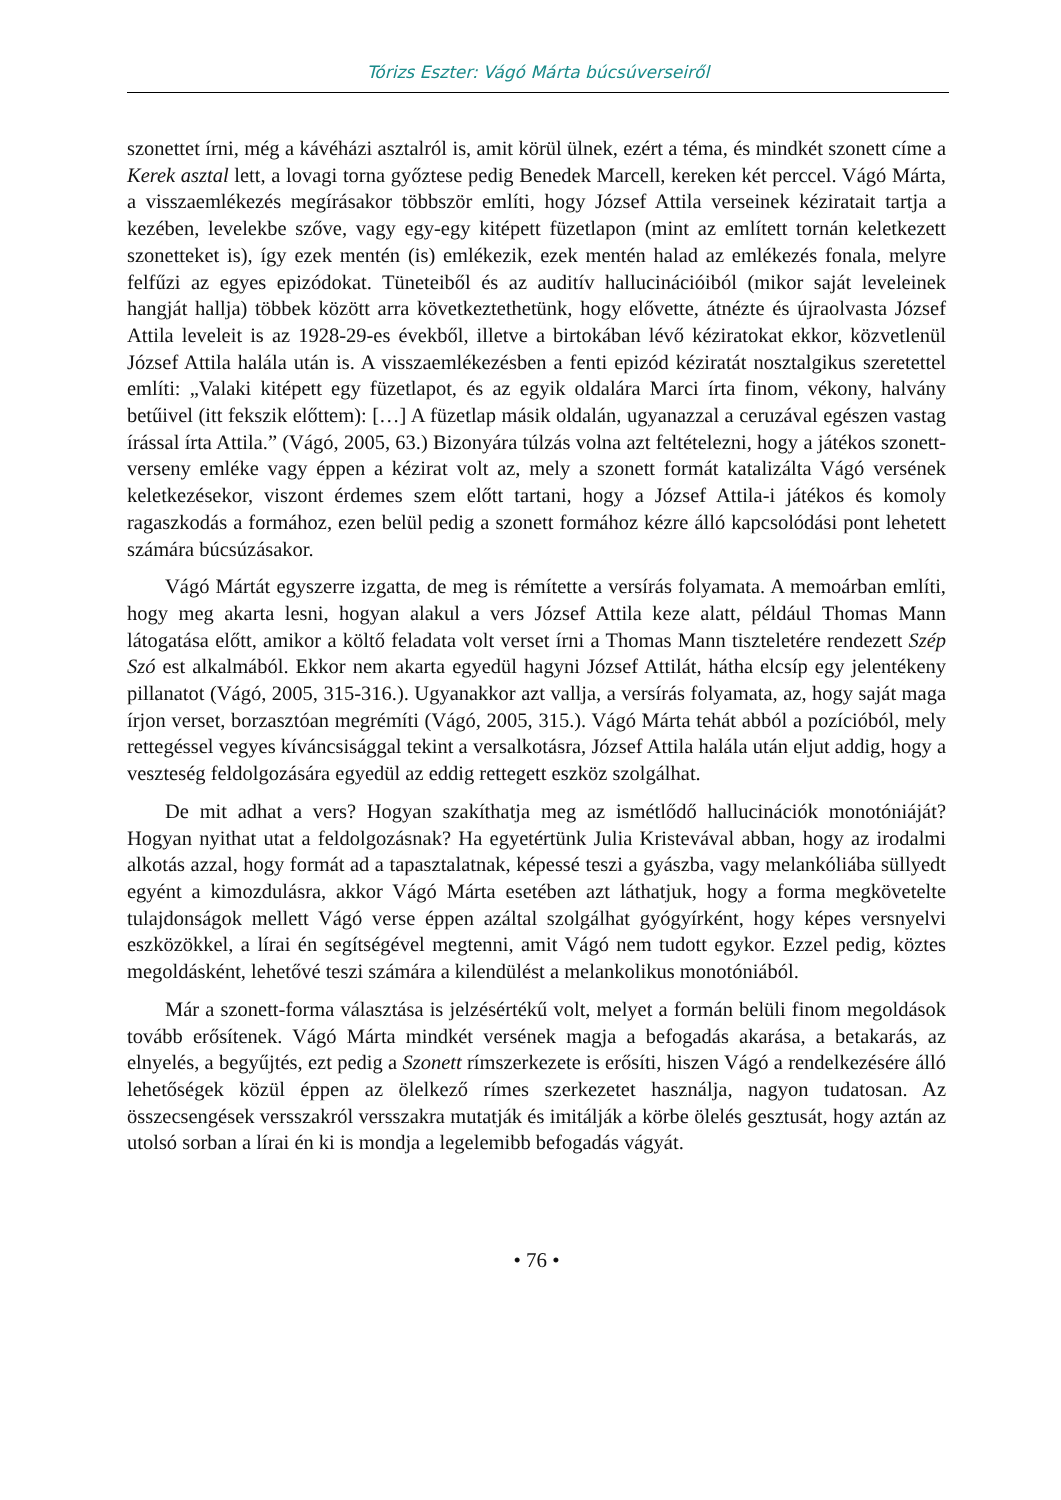Tórizs Eszter: Vágó Márta búcsúverseiről
szonettet írni, még a kávéházi asztalról is, amit körül ülnek, ezért a téma, és mindkét szonett címe a Kerek asztal lett, a lovagi torna győztese pedig Benedek Marcell, kereken két perccel. Vágó Márta, a visszaemlékezés megírásakor többször említi, hogy József Attila verseinek kéziratait tartja a kezében, levelekbe szőve, vagy egy-egy kitépett füzetlapon (mint az említett tornán keletkezett szonetteket is), így ezek mentén (is) emlékezik, ezek mentén halad az emlékezés fonala, melyre felfűzi az egyes epizódokat. Tüneteiből és az auditív hallucinációiból (mikor saját leveleinek hangját hallja) többek között arra következtethetünk, hogy elővette, átnézte és újraolvasta József Attila leveleit is az 1928-29-es évekből, illetve a birtokában lévő kéziratokat ekkor, közvetlenül József Attila halála után is. A visszaemlékezésben a fenti epizód kéziratát nosztalgikus szeretettel említi: „Valaki kitépett egy füzetlapot, és az egyik oldalára Marci írta finom, vékony, halvány betűivel (itt fekszik előttem): […] A füzetlap másik oldalán, ugyanazzal a ceruzával egészen vastag írással írta Attila.” (Vágó, 2005, 63.) Bizonyára túlzás volna azt feltételezni, hogy a játékos szonett-verseny emléke vagy éppen a kézirat volt az, mely a szonett formát katalizálta Vágó versének keletkezésekor, viszont érdemes szem előtt tartani, hogy a József Attila-i játékos és komoly ragaszkodás a formához, ezen belül pedig a szonett formához kézre álló kapcsolódási pont lehetett számára búcsúzásakor.
Vágó Mártát egyszerre izgatta, de meg is rémítette a versírás folyamata. A memoárban említi, hogy meg akarta lesni, hogyan alakul a vers József Attila keze alatt, például Thomas Mann látogatása előtt, amikor a költő feladata volt verset írni a Thomas Mann tiszteletére rendezett Szép Szó est alkalmából. Ekkor nem akarta egyedül hagyni József Attilát, hátha elcsíp egy jelentékeny pillanatot (Vágó, 2005, 315-316.). Ugyanakkor azt vallja, a versírás folyamata, az, hogy saját maga írjon verset, borzasztóan megrémíti (Vágó, 2005, 315.). Vágó Márta tehát abból a pozícióból, mely rettegéssel vegyes kíváncsisággal tekint a versalkotásra, József Attila halála után eljut addig, hogy a veszteség feldolgozására egyedül az eddig rettegett eszköz szolgálhat.
De mit adhat a vers? Hogyan szakíthatja meg az ismétlődő hallucinációk monotóniáját? Hogyan nyithat utat a feldolgozásnak? Ha egyetértünk Julia Kristevával abban, hogy az irodalmi alkotás azzal, hogy formát ad a tapasztalatnak, képessé teszi a gyászba, vagy melankóliába süllyedt egyént a kimozdulásra, akkor Vágó Márta esetében azt láthatjuk, hogy a forma megkövetelte tulajdonságok mellett Vágó verse éppen azáltal szolgálhat gyógyírként, hogy képes versnyelvi eszközökkel, a lírai én segítségével megtenni, amit Vágó nem tudott egykor. Ezzel pedig, köztes megoldásként, lehetővé teszi számára a kilendülést a melankolikus monotóniából.
Már a szonett-forma választása is jelzésértékű volt, melyet a formán belüli finom megoldások tovább erősítenek. Vágó Márta mindkét versének magja a befogadás akarása, a betakarás, az elnyelés, a begyűjtés, ezt pedig a Szonett rímszerkezete is erősíti, hiszen Vágó a rendelkezésére álló lehetőségek közül éppen az ölelkező rímes szerkezetet használja, nagyon tudatosan. Az összecsengések versszakról versszakra mutatják és imitálják a körbe ölelés gesztusát, hogy aztán az utolsó sorban a lírai én ki is mondja a legelemibb befogadás vágyát.
• 76 •